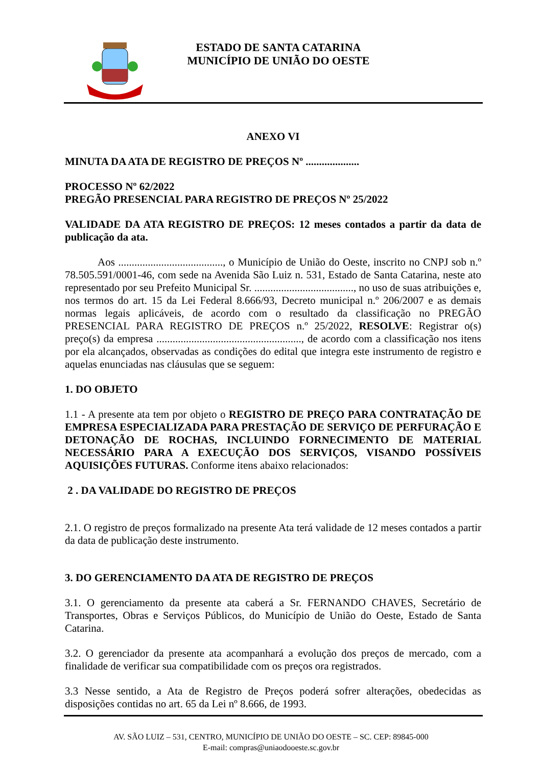ESTADO DE SANTA CATARINA
MUNICÍPIO DE UNIÃO DO OESTE
ANEXO VI
MINUTA DA ATA DE REGISTRO DE PREÇOS Nº ....................
PROCESSO Nº 62/2022
PREGÃO PRESENCIAL PARA REGISTRO DE PREÇOS Nº 25/2022
VALIDADE DA ATA REGISTRO DE PREÇOS: 12 meses contados a partir da data de publicação da ata.
Aos ......................................., o Município de União do Oeste, inscrito no CNPJ sob n.º 78.505.591/0001-46, com sede na Avenida São Luiz n. 531, Estado de Santa Catarina, neste ato representado por seu Prefeito Municipal Sr. ....................................., no uso de suas atribuições e, nos termos do art. 15 da Lei Federal 8.666/93, Decreto municipal n.º 206/2007 e as demais normas legais aplicáveis, de acordo com o resultado da classificação no PREGÃO PRESENCIAL PARA REGISTRO DE PREÇOS n.º 25/2022, RESOLVE: Registrar o(s) preço(s) da empresa ......................................................, de acordo com a classificação nos itens por ela alcançados, observadas as condições do edital que integra este instrumento de registro e aquelas enunciadas nas cláusulas que se seguem:
1. DO OBJETO
1.1 - A presente ata tem por objeto o REGISTRO DE PREÇO PARA CONTRATAÇÃO DE EMPRESA ESPECIALIZADA PARA PRESTAÇÃO DE SERVIÇO DE PERFURAÇÃO E DETONAÇÃO DE ROCHAS, INCLUINDO FORNECIMENTO DE MATERIAL NECESSÁRIO PARA A EXECUÇÃO DOS SERVIÇOS, VISANDO POSSÍVEIS AQUISIÇÕES FUTURAS. Conforme itens abaixo relacionados:
2 . DA VALIDADE DO REGISTRO DE PREÇOS
2.1. O registro de preços formalizado na presente Ata terá validade de 12 meses contados a partir da data de publicação deste instrumento.
3. DO GERENCIAMENTO DA ATA DE REGISTRO DE PREÇOS
3.1. O gerenciamento da presente ata caberá a Sr. FERNANDO CHAVES, Secretário de Transportes, Obras e Serviços Públicos, do Município de União do Oeste, Estado de Santa Catarina.
3.2. O gerenciador da presente ata acompanhará a evolução dos preços de mercado, com a finalidade de verificar sua compatibilidade com os preços ora registrados.
3.3 Nesse sentido, a Ata de Registro de Preços poderá sofrer alterações, obedecidas as disposições contidas no art. 65 da Lei nº 8.666, de 1993.
AV. SÃO LUIZ – 531, CENTRO, MUNICÍPIO DE UNIÃO DO OESTE – SC. CEP: 89845-000
E-mail: compras@uniaodooeste.sc.gov.br